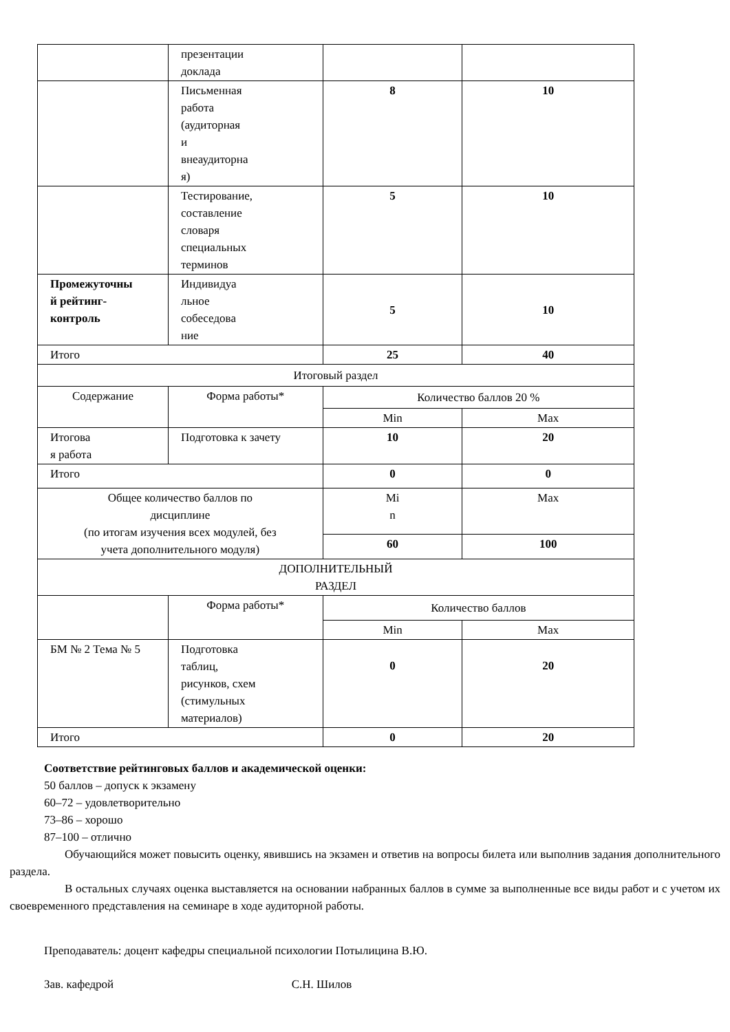| | презентации доклада | | |
| | Письменная работа (аудиторная и внеаудиторна я) | 8 | 10 |
| | Тестирование, составление словаря специальных терминов | 5 | 10 |
| Промежуточны й рейтинг- контроль | Индивидуа льное собеседова ние | 5 | 10 |
| Итого | | 25 | 40 |
| Итоговый раздел | | | |
| Содержание | Форма работы* | Количество баллов 20 % | |
| | | Min | Max |
| Итогова я работа | Подготовка к зачету | 10 | 20 |
| Итого | | 0 | 0 |
| Общее количество баллов по дисциплине (по итогам изучения всех модулей, без учета дополнительного модуля) | | Mi n | Max |
| | | 60 | 100 |
| ДОПОЛНИТЕЛЬНЫЙ РАЗДЕЛ | | | |
| | Форма работы* | Количество баллов | |
| | | Min | Max |
| БМ № 2 Тема № 5 | Подготовка таблиц, рисунков, схем (стимульных материалов) | 0 | 20 |
| Итого | | 0 | 20 |
Соответствие рейтинговых баллов и академической оценки:
50 баллов – допуск к экзамену
60–72 – удовлетворительно
73–86 – хорошо
87–100 – отлично
Обучающийся может повысить оценку, явившись на экзамен и ответив на вопросы билета или выполнив задания дополнительного раздела.
В остальных случаях оценка выставляется на основании набранных баллов в сумме за выполненные все виды работ и с учетом их своевременного представления на семинаре в ходе аудиторной работы.
Преподаватель: доцент кафедры специальной психологии Потылицина В.Ю.
Зав. кафедрой С.Н. Шилов